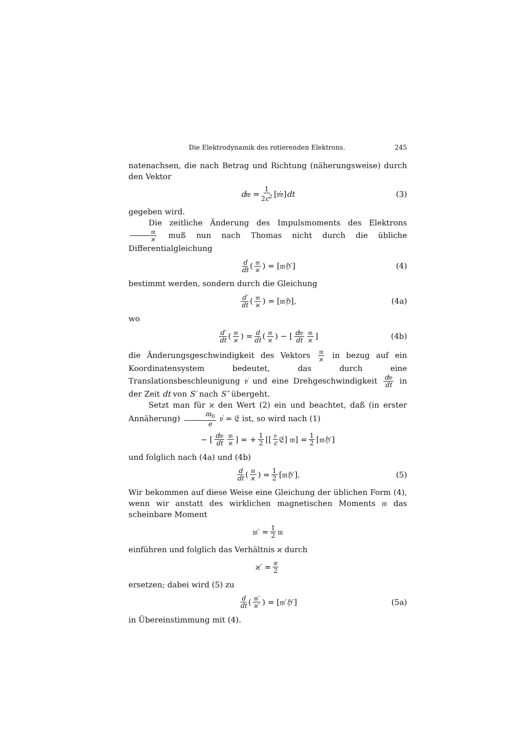Die Elektrodynamik des rotierenden Elektrons. 245
natenachsen, die nach Betrag und Richtung (näherungsweise) durch den Vektor
d 𝔴 = 1 2c<sup>2</sup> [𝔳̇𝔳] dt (3)
gegeben wird.
Die zeitliche Änderung des Impulsmoments des Elektrons 𝔪 ϰ muß nun nach Thomas nicht durch die übliche Differentialgleichung
d dt (𝔪 ϰ) = [𝔪ℌ′] (4)
bestimmt werden, sondern durch die Gleichung
d′ dt (𝔪 ϰ) = [𝔪ℌ], (4a)
wo
d′ dt (𝔪 ϰ) = d dt (𝔪 ϰ) − [d𝔴 dt 𝔪 ϰ] (4b)
die Änderungsgeschwindigkeit des Vektors 𝔪 ϰ in bezug auf ein Koordinatensystem bedeutet, das durch eine Translationsbeschleunigung 𝔳̇ und eine Drehgeschwindigkeit d𝔴 dt in der Zeit dt von S′ nach S″ übergeht.
Setzt man für ϰ den Wert (2) ein und beachtet, daß (in erster Annäherung) m<sub>0</sub> e 𝔳̇ = 𝔈 ist, so wird nach (1)
− [d𝔴 dt 𝔪 ϰ] = + 1 2 [[𝔳 c 𝔈] 𝔪] = 1 2 [𝔪ℌ′]
und folglich nach (4a) und (4b)
d dt (𝔪 ϰ) = 1 2 [𝔪ℌ′]. (5)
Wir bekommen auf diese Weise eine Gleichung der üblichen Form (4), wenn wir anstatt des wirklichen magnetischen Moments 𝔪 das scheinbare Moment
𝔪′ = 1 2 𝔪
einführen und folglich das Verhältnis ϰ durch
ϰ′ = ϰ 2
ersetzen; dabei wird (5) zu
d dt (𝔪′ ϰ′) = [𝔪′ℌ′] (5a)
in Übereinstimmung mit (4).